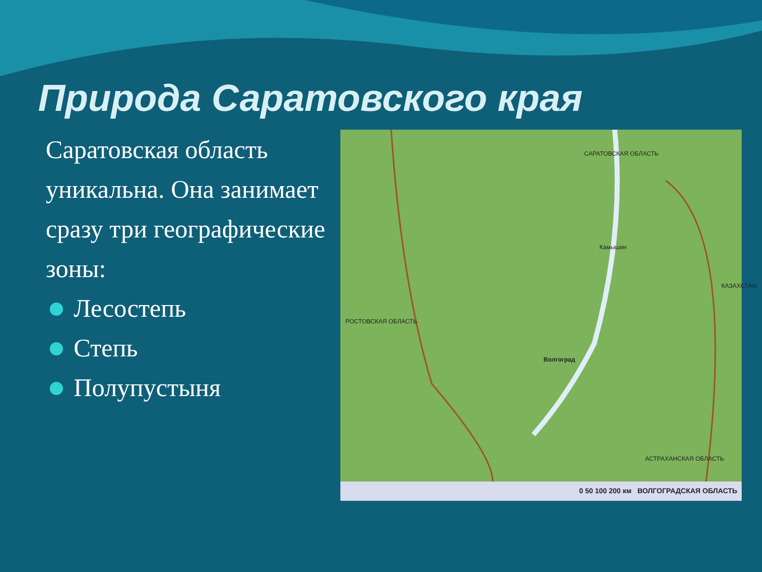Природа Саратовского края
Саратовская область уникальна. Она занимает сразу три географические зоны:
Лесостепь
Степь
Полупустыня
САРАТОВСКАЯ ОБЛАСТЬ
Волгоград
РОСТОВСКАЯ ОБЛАСТЬ
АСТРАХАНСКАЯ ОБЛАСТЬ
Камышин
КАЗАХСТАН
0 50 100 200 км ВОЛГОГРАДСКАЯ ОБЛАСТЬ